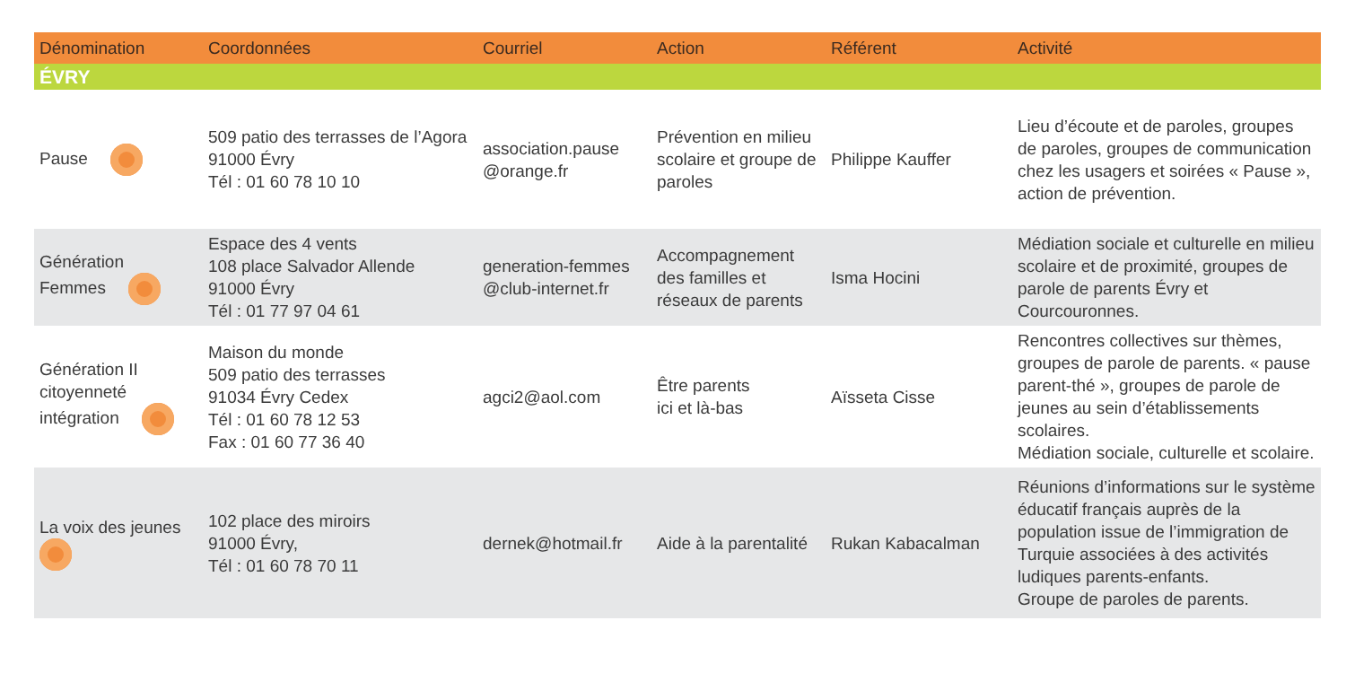| Dénomination | Coordonnées | Courriel | Action | Référent | Activité |
| --- | --- | --- | --- | --- | --- |
| ÉVRY | | | | | |
| Pause | 509 patio des terrasses de l’Agora 91000 Évry Tél : 01 60 78 10 10 | association.pause @orange.fr | Prévention en milieu scolaire et groupe de paroles | Philippe Kauffer | Lieu d’écoute et de paroles, groupes de paroles, groupes de communication chez les usagers et soirées « Pause », action de prévention. |
| Génération Femmes | Espace des 4 vents 108 place Salvador Allende 91000 Évry Tél : 01 77 97 04 61 | generation-femmes @club-internet.fr | Accompagnement des familles et réseaux de parents | Isma Hocini | Médiation sociale et culturelle en milieu scolaire et de proximité, groupes de parole de parents Évry et Courcouronnes. |
| Génération II citoyenneté intégration | Maison du monde 509 patio des terrasses 91034 Évry Cedex Tél : 01 60 78 12 53 Fax : 01 60 77 36 40 | agci2@aol.com | Être parents ici et là-bas | Aïsseta Cisse | Rencontres collectives sur thèmes, groupes de parole de parents. « pause parent-thé », groupes de parole de jeunes au sein d’établissements scolaires. Médiation sociale, culturelle et scolaire. |
| La voix des jeunes | 102 place des miroirs 91000 Évry, Tél : 01 60 78 70 11 | dernek@hotmail.fr | Aide à la parentalité | Rukan Kabacalman | Réunions d’informations sur le système éducatif français auprès de la population issue de l’immigration de Turquie associées à des activités ludiques parents-enfants. Groupe de paroles de parents. |